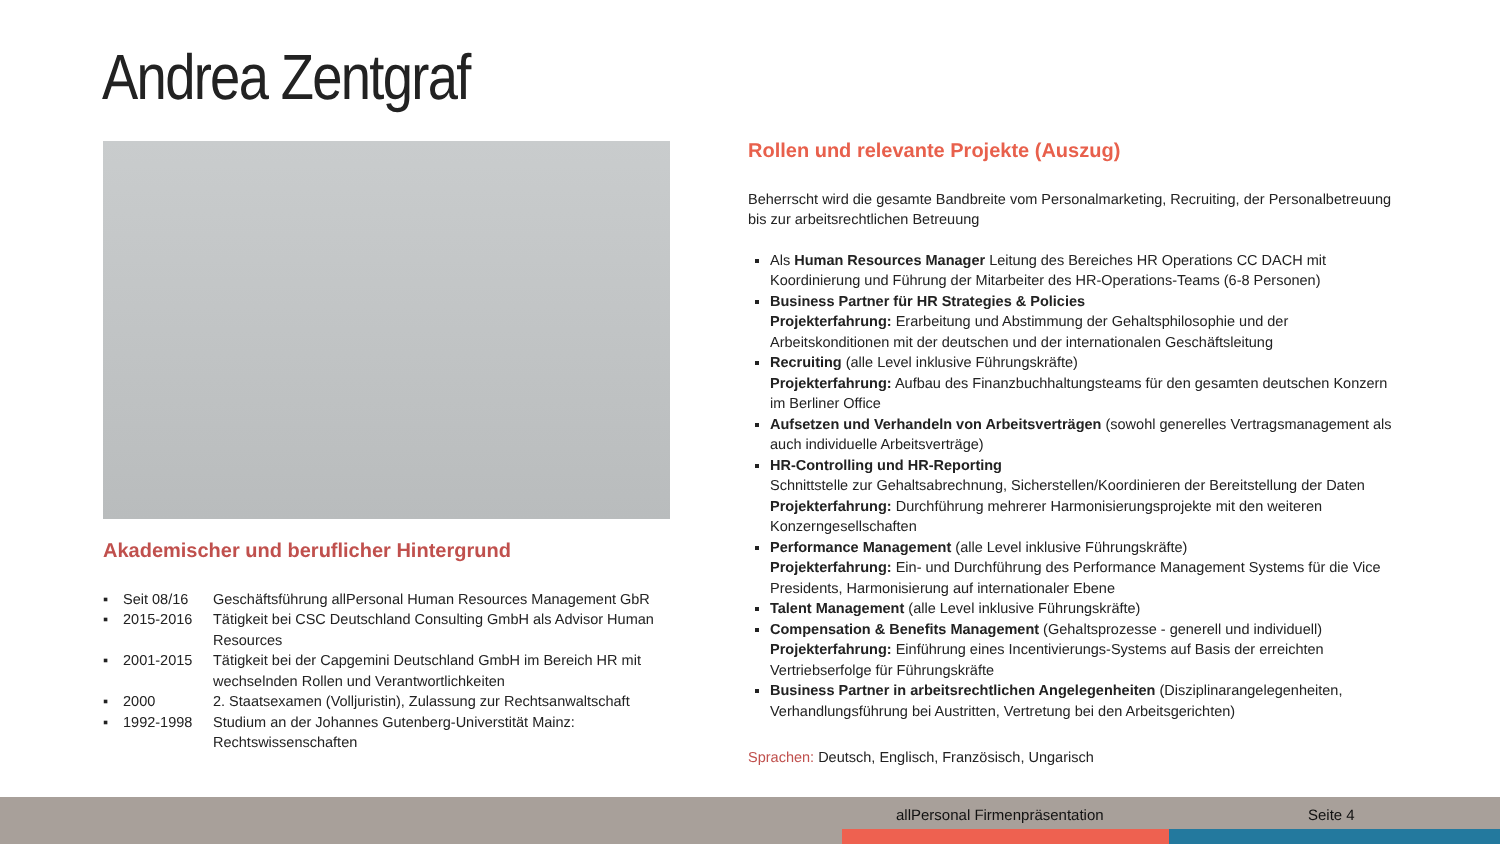Andrea Zentgraf
Akademischer und beruflicher Hintergrund
| ▪ | Seit 08/16 | Geschäftsführung allPersonal Human Resources Management GbR |
| ▪ | 2015-2016 | Tätigkeit bei CSC Deutschland Consulting GmbH als Advisor Human Resources |
| ▪ | 2001-2015 | Tätigkeit bei der Capgemini Deutschland GmbH im Bereich HR mit wechselnden Rollen und Verantwortlichkeiten |
| ▪ | 2000 | 2. Staatsexamen (Volljuristin), Zulassung zur Rechtsanwaltschaft |
| ▪ | 1992-1998 | Studium an der Johannes Gutenberg-Universtität Mainz: Rechtswissenschaften |
Rollen und relevante Projekte (Auszug)
Beherrscht wird die gesamte Bandbreite vom Personalmarketing, Recruiting, der Personalbetreuung bis zur arbeitsrechtlichen Betreuung
Als Human Resources Manager Leitung des Bereiches HR Operations CC DACH mit Koordinierung und Führung der Mitarbeiter des HR-Operations-Teams (6-8 Personen)
Business Partner für HR Strategies & Policies
Projekterfahrung: Erarbeitung und Abstimmung der Gehaltsphilosophie und der Arbeitskonditionen mit der deutschen und der internationalen Geschäftsleitung
Recruiting (alle Level inklusive Führungskräfte)
Projekterfahrung: Aufbau des Finanzbuchhaltungsteams für den gesamten deutschen Konzern im Berliner Office
Aufsetzen und Verhandeln von Arbeitsverträgen (sowohl generelles Vertragsmanagement als auch individuelle Arbeitsverträge)
HR-Controlling und HR-Reporting
Schnittstelle zur Gehaltsabrechnung, Sicherstellen/Koordinieren der Bereitstellung der Daten
Projekterfahrung: Durchführung mehrerer Harmonisierungsprojekte mit den weiteren Konzerngesellschaften
Performance Management (alle Level inklusive Führungskräfte)
Projekterfahrung: Ein- und Durchführung des Performance Management Systems für die Vice Presidents, Harmonisierung auf internationaler Ebene
Talent Management (alle Level inklusive Führungskräfte)
Compensation & Benefits Management (Gehaltsprozesse - generell und individuell)
Projekterfahrung: Einführung eines Incentivierungs-Systems auf Basis der erreichten Vertriebserfolge für Führungskräfte
Business Partner in arbeitsrechtlichen Angelegenheiten (Disziplinarangelegenheiten, Verhandlungsführung bei Austritten, Vertretung bei den Arbeitsgerichten)
Sprachen: Deutsch, Englisch, Französisch, Ungarisch
allPersonal Firmenpräsentation Seite 4